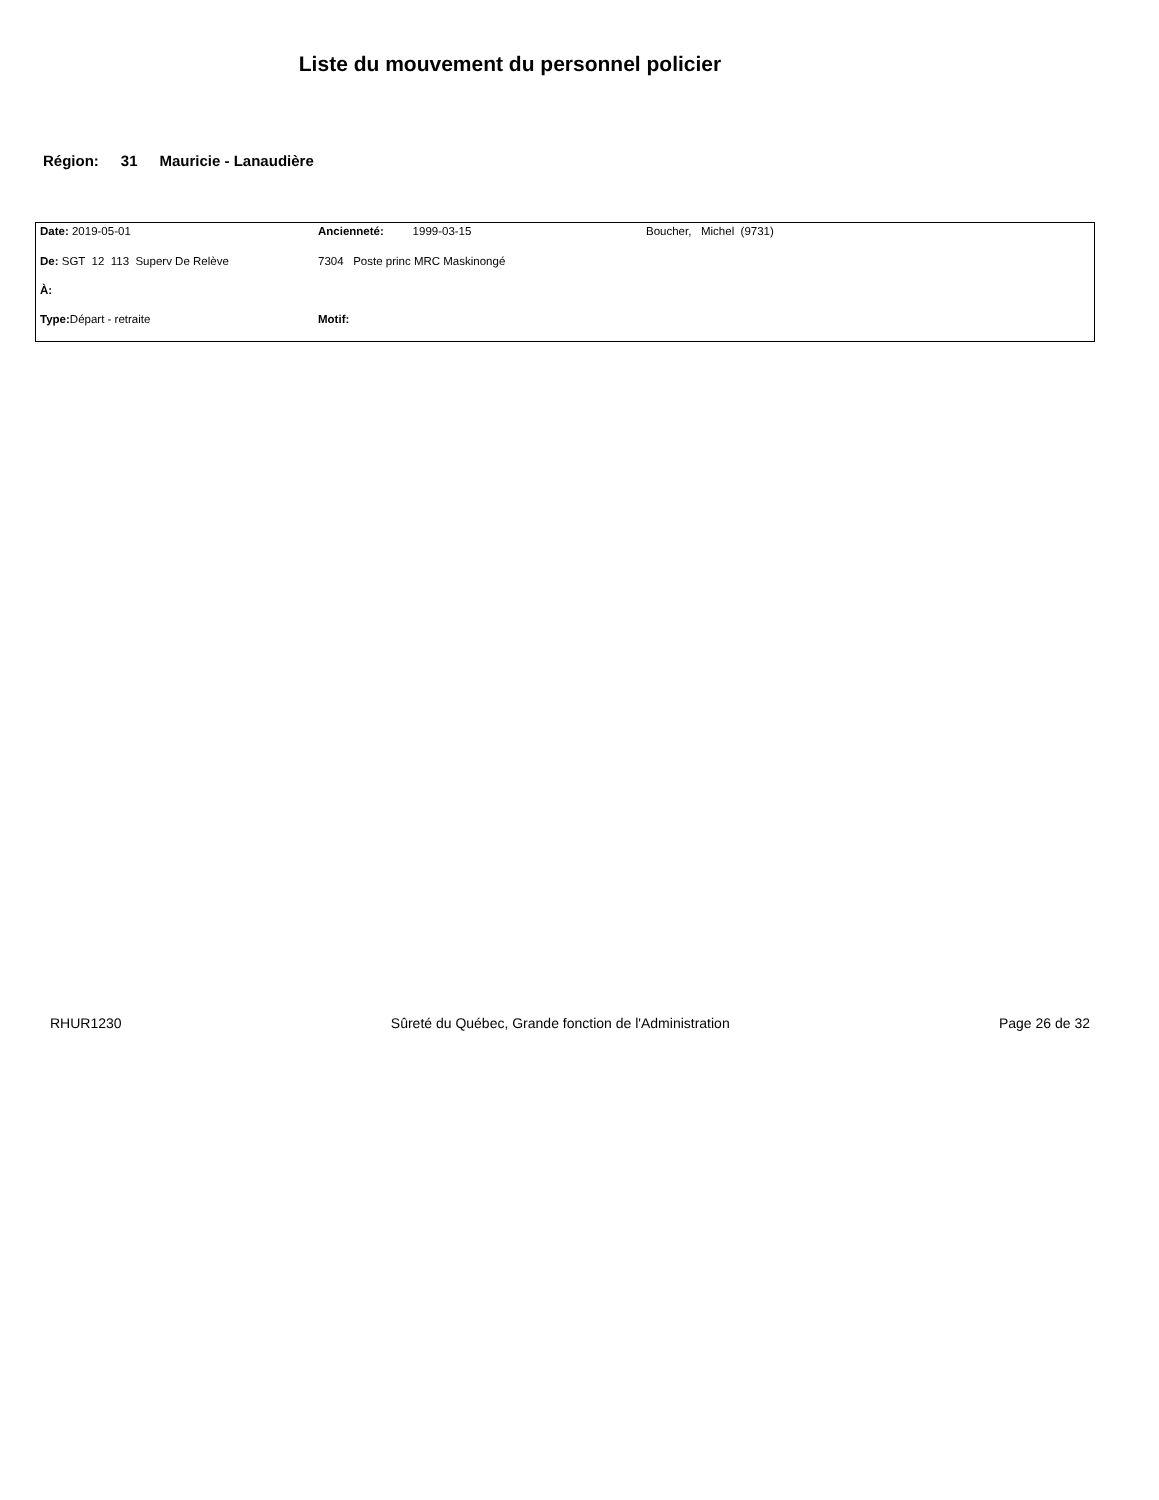Liste du mouvement du personnel policier
Région: 31 Mauricie - Lanaudière
| Date: 2019-05-01 | Ancienneté: 1999-03-15 | Boucher, Michel (9731) |
| De: SGT 12 113 Superv De Relève | 7304 Poste princ MRC Maskinongé | |
| À: | | |
| Type: Départ - retraite | Motif: | |
RHUR1230 Sûreté du Québec, Grande fonction de l'Administration Page 26 de 32